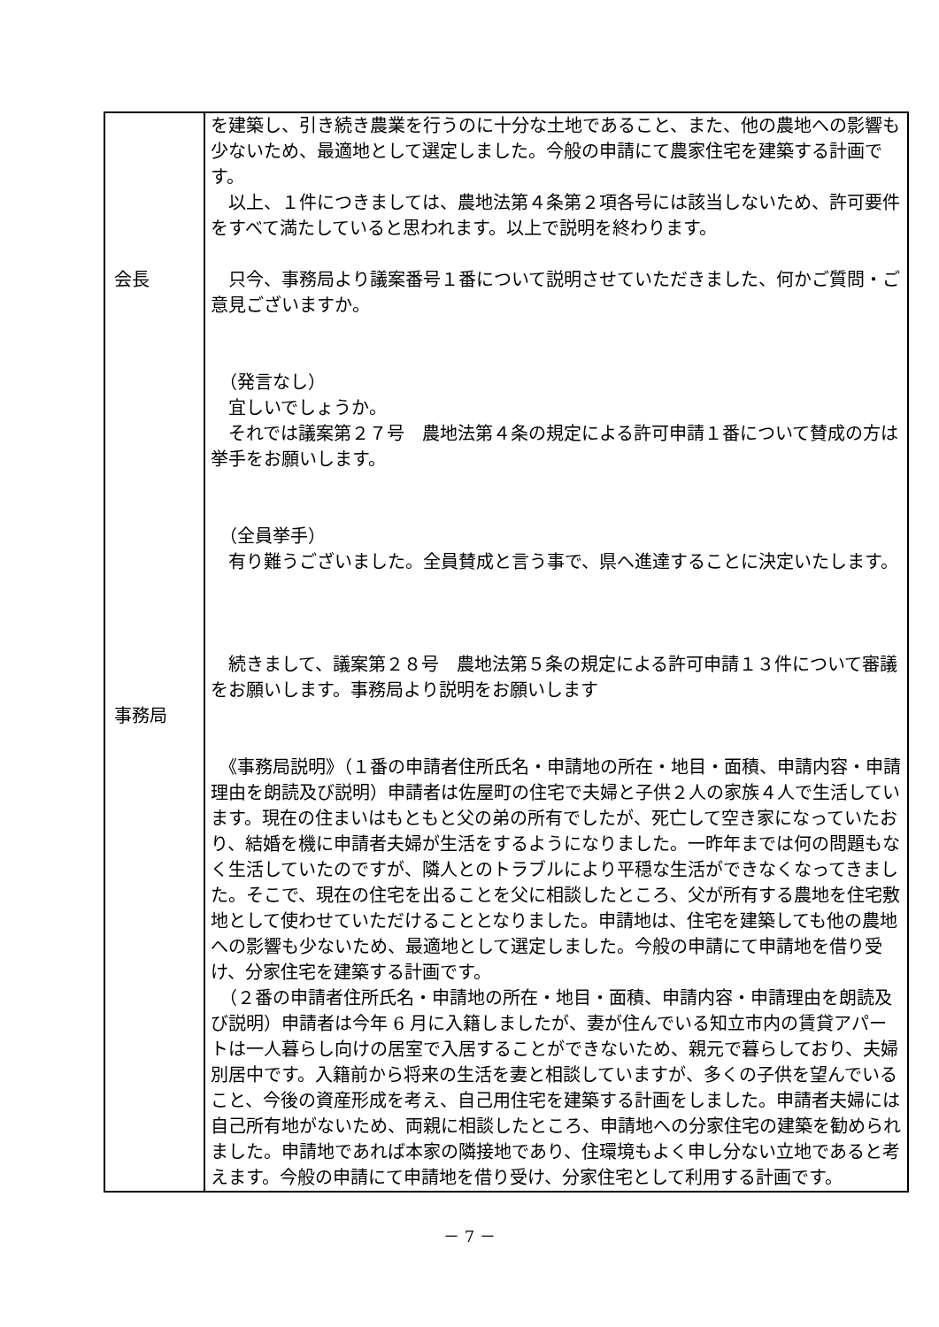| 会長 事務局 | を建築し、引き続き農業を行うのに十分な土地であること、また、他の農地への影響も少ないため、最適地として選定しました。今般の申請にて農家住宅を建築する計画です。 以上、１件につきましては、農地法第４条第２項各号には該当しないため、許可要件をすべて満たしていると思われます。以上で説明を終わります。 只今、事務局より議案番号１番について説明させていただきました、何かご質問・ご意見ございますか。 （発言なし） 宜しいでしょうか。 それでは議案第２７号 農地法第４条の規定による許可申請１番について賛成の方は挙手をお願いします。 （全員挙手） 有り難うございました。全員賛成と言う事で、県へ進達することに決定いたします。 続きまして、議案第２８号 農地法第５条の規定による許可申請１３件について審議をお願いします。事務局より説明をお願いします 《事務局説明》（１番の申請者住所氏名・申請地の所在・地目・面積、申請内容・申請理由を朗読及び説明）申請者は佐屋町の住宅で夫婦と子供２人の家族４人で生活しています。現在の住まいはもともと父の弟の所有でしたが、死亡して空き家になっていたおり、結婚を機に申請者夫婦が生活をするようになりました。一昨年までは何の問題もなく生活していたのですが、隣人とのトラブルにより平穏な生活ができなくなってきました。そこで、現在の住宅を出ることを父に相談したところ、父が所有する農地を住宅敷地として使わせていただけることとなりました。申請地は、住宅を建築しても他の農地への影響も少ないため、最適地として選定しました。今般の申請にて申請地を借り受け、分家住宅を建築する計画です。 （２番の申請者住所氏名・申請地の所在・地目・面積、申請内容・申請理由を朗読及び説明）申請者は今年 6 月に入籍しましたが、妻が住んでいる知立市内の賃貸アパートは一人暮らし向けの居室で入居することができないため、親元で暮らしており、夫婦別居中です。入籍前から将来の生活を妻と相談していますが、多くの子供を望んでいること、今後の資産形成を考え、自己用住宅を建築する計画をしました。申請者夫婦には自己所有地がないため、両親に相談したところ、申請地への分家住宅の建築を勧められました。申請地であれば本家の隣接地であり、住環境もよく申し分ない立地であると考えます。今般の申請にて申請地を借り受け、分家住宅として利用する計画です。 |
－ 7 －